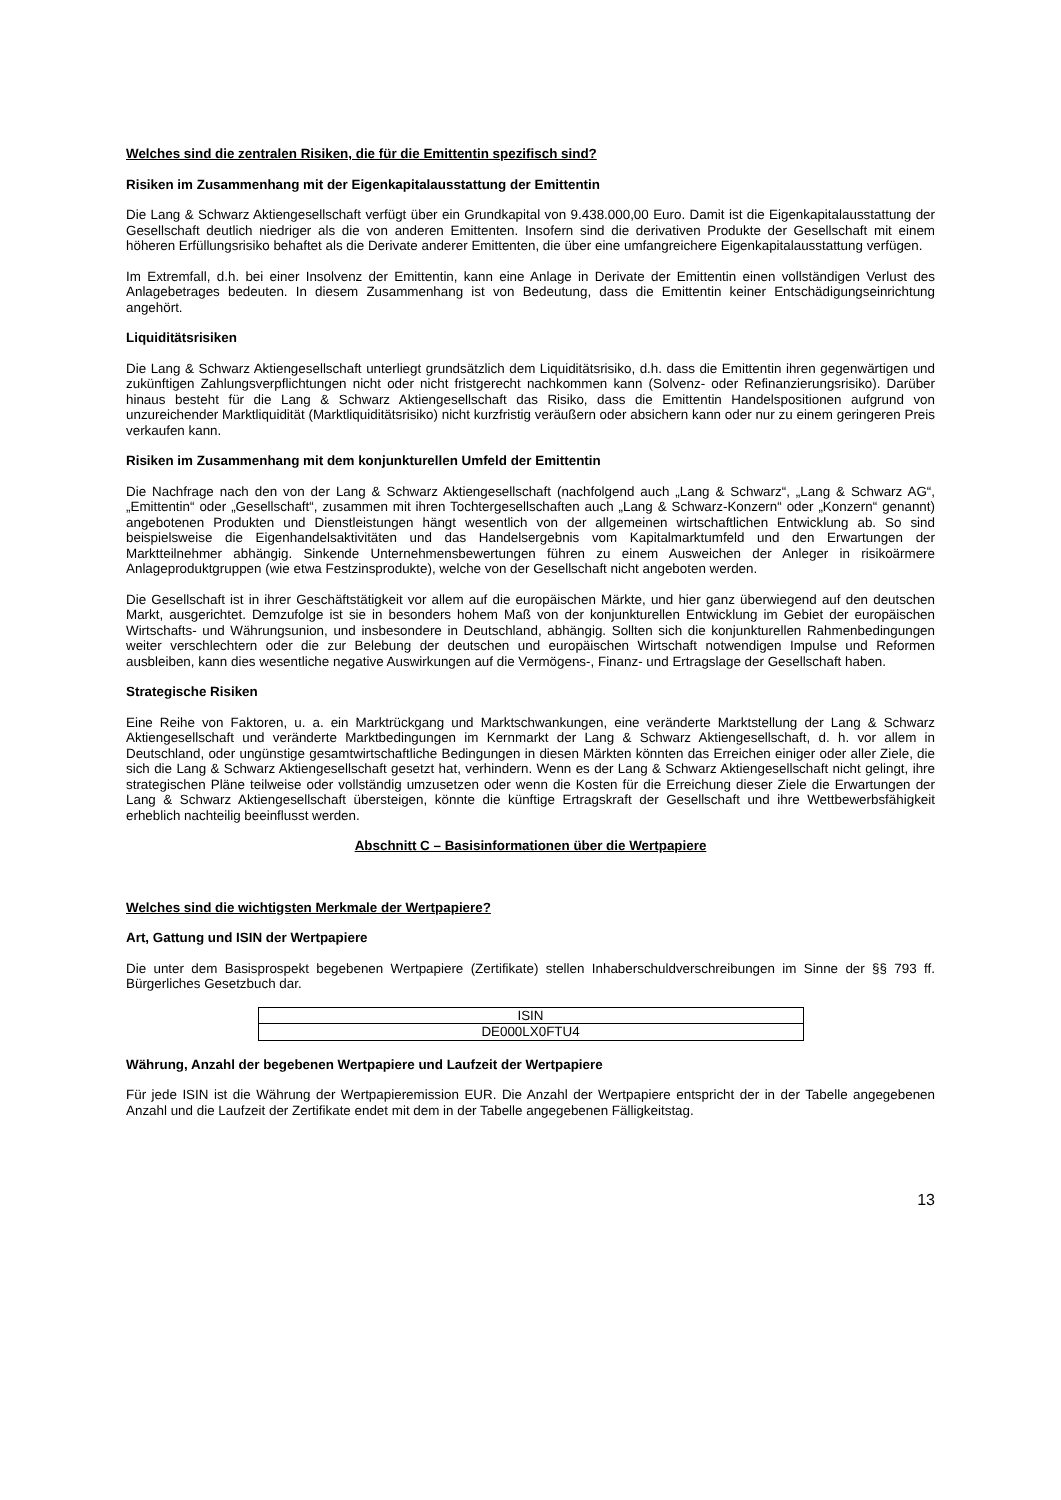Welches sind die zentralen Risiken, die für die Emittentin spezifisch sind?
Risiken im Zusammenhang mit der Eigenkapitalausstattung der Emittentin
Die Lang & Schwarz Aktiengesellschaft verfügt über ein Grundkapital von 9.438.000,00 Euro. Damit ist die Eigenkapitalausstattung der Gesellschaft deutlich niedriger als die von anderen Emittenten. Insofern sind die derivativen Produkte der Gesellschaft mit einem höheren Erfüllungsrisiko behaftet als die Derivate anderer Emittenten, die über eine umfangreichere Eigenkapitalausstattung verfügen.
Im Extremfall, d.h. bei einer Insolvenz der Emittentin, kann eine Anlage in Derivate der Emittentin einen vollständigen Verlust des Anlagebetrages bedeuten. In diesem Zusammenhang ist von Bedeutung, dass die Emittentin keiner Entschädigungseinrichtung angehört.
Liquiditätsrisiken
Die Lang & Schwarz Aktiengesellschaft unterliegt grundsätzlich dem Liquiditätsrisiko, d.h. dass die Emittentin ihren gegenwärtigen und zukünftigen Zahlungsverpflichtungen nicht oder nicht fristgerecht nachkommen kann (Solvenz- oder Refinanzierungsrisiko). Darüber hinaus besteht für die Lang & Schwarz Aktiengesellschaft das Risiko, dass die Emittentin Handelspositionen aufgrund von unzureichender Marktliquidität (Marktliquiditätsrisiko) nicht kurzfristig veräußern oder absichern kann oder nur zu einem geringeren Preis verkaufen kann.
Risiken im Zusammenhang mit dem konjunkturellen Umfeld der Emittentin
Die Nachfrage nach den von der Lang & Schwarz Aktiengesellschaft (nachfolgend auch „Lang & Schwarz“, „Lang & Schwarz AG“, „Emittentin“ oder „Gesellschaft“, zusammen mit ihren Tochtergesellschaften auch „Lang & Schwarz-Konzern“ oder „Konzern“ genannt) angebotenen Produkten und Dienstleistungen hängt wesentlich von der allgemeinen wirtschaftlichen Entwicklung ab. So sind beispielsweise die Eigenhandelsaktivitäten und das Handelsergebnis vom Kapitalmarktumfeld und den Erwartungen der Marktteilnehmer abhängig. Sinkende Unternehmensbewertungen führen zu einem Ausweichen der Anleger in risikoärmere Anlageproduktgruppen (wie etwa Festzinsprodukte), welche von der Gesellschaft nicht angeboten werden.
Die Gesellschaft ist in ihrer Geschäftstätigkeit vor allem auf die europäischen Märkte, und hier ganz überwiegend auf den deutschen Markt, ausgerichtet. Demzufolge ist sie in besonders hohem Maß von der konjunkturellen Entwicklung im Gebiet der europäischen Wirtschafts- und Währungsunion, und insbesondere in Deutschland, abhängig. Sollten sich die konjunkturellen Rahmenbedingungen weiter verschlechtern oder die zur Belebung der deutschen und europäischen Wirtschaft notwendigen Impulse und Reformen ausbleiben, kann dies wesentliche negative Auswirkungen auf die Vermögens-, Finanz- und Ertragslage der Gesellschaft haben.
Strategische Risiken
Eine Reihe von Faktoren, u. a. ein Marktrückgang und Marktschwankungen, eine veränderte Marktstellung der Lang & Schwarz Aktiengesellschaft und veränderte Marktbedingungen im Kernmarkt der Lang & Schwarz Aktiengesellschaft, d. h. vor allem in Deutschland, oder ungünstige gesamtwirtschaftliche Bedingungen in diesen Märkten könnten das Erreichen einiger oder aller Ziele, die sich die Lang & Schwarz Aktiengesellschaft gesetzt hat, verhindern. Wenn es der Lang & Schwarz Aktiengesellschaft nicht gelingt, ihre strategischen Pläne teilweise oder vollständig umzusetzen oder wenn die Kosten für die Erreichung dieser Ziele die Erwartungen der Lang & Schwarz Aktiengesellschaft übersteigen, könnte die künftige Ertragskraft der Gesellschaft und ihre Wettbewerbsfähigkeit erheblich nachteilig beeinflusst werden.
Abschnitt C – Basisinformationen über die Wertpapiere
Welches sind die wichtigsten Merkmale der Wertpapiere?
Art, Gattung und ISIN der Wertpapiere
Die unter dem Basisprospekt begebenen Wertpapiere (Zertifikate) stellen Inhaberschuldverschreibungen im Sinne der §§ 793 ff. Bürgerliches Gesetzbuch dar.
| ISIN |
| DE000LX0FTU4 |
Währung, Anzahl der begebenen Wertpapiere und Laufzeit der Wertpapiere
Für jede ISIN ist die Währung der Wertpapieremission EUR. Die Anzahl der Wertpapiere entspricht der in der Tabelle angegebenen Anzahl und die Laufzeit der Zertifikate endet mit dem in der Tabelle angegebenen Fälligkeitstag.
13